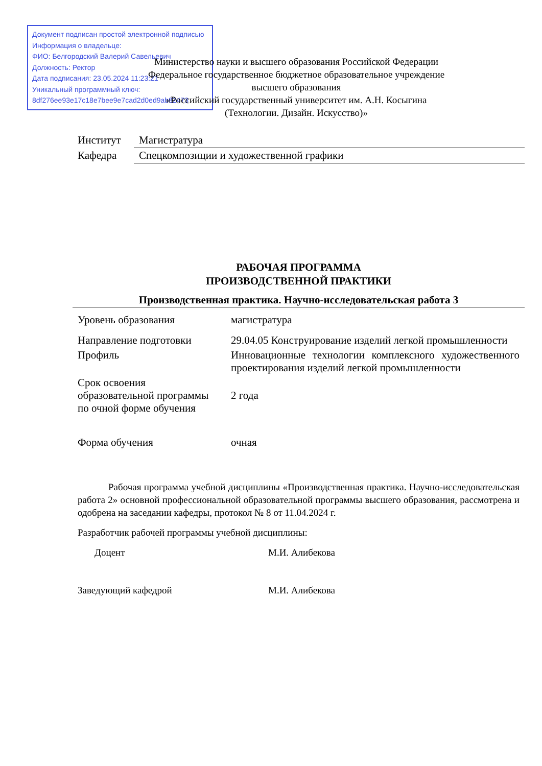Документ подписан простой электронной подписью
Информация о владельце:
ФИО: Белгородский Валерий Савельевич
Должность: Ректор
Дата подписания: 23.05.2024 11:23:21
Уникальный программный ключ:
8df276ee93e17c18e7bee9e7cad2d0ed9ab82473
Министерство науки и высшего образования Российской Федерации
Федеральное государственное бюджетное образовательное учреждение
высшего образования
«Российский государственный университет им. А.Н. Косыгина
(Технологии. Дизайн. Искусство)»
| Институт | Магистратура |
| Кафедра | Спецкомпозиции и художественной графики |
РАБОЧАЯ ПРОГРАММА
ПРОИЗВОДСТВЕННОЙ ПРАКТИКИ
Производственная практика. Научно-исследовательская работа 3
| Уровень образования | магистратура |
| Направление подготовки | 29.04.05 Конструирование изделий легкой промышленности |
| Профиль | Инновационные технологии комплексного художественного проектирования изделий легкой промышленности |
| Срок освоения образовательной программы по очной форме обучения | 2 года |
| Форма обучения | очная |
Рабочая программа учебной дисциплины «Производственная практика. Научно-исследовательская работа 2» основной профессиональной образовательной программы высшего образования, рассмотрена и одобрена на заседании кафедры, протокол № 8 от 11.04.2024 г.
Разработчик рабочей программы учебной дисциплины:
| Доцент | М.И. Алибекова |
| Заведующий кафедрой | М.И. Алибекова |